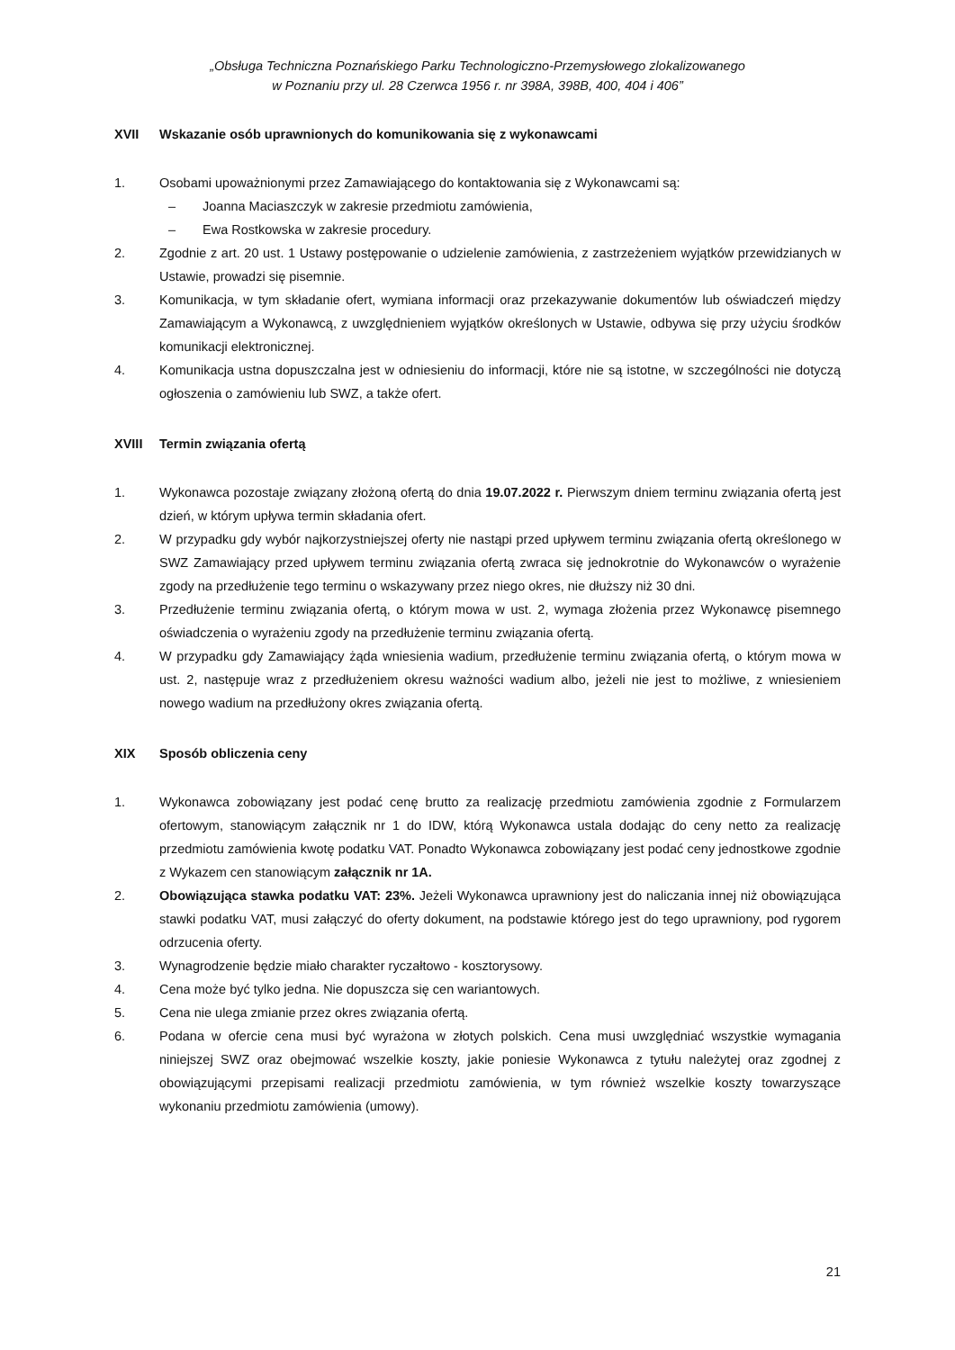„Obsługa Techniczna Poznańskiego Parku Technologiczno-Przemysłowego zlokalizowanego
w Poznaniu przy ul. 28 Czerwca 1956 r. nr 398A, 398B, 400, 404 i 406”
XVII Wskazanie osób uprawnionych do komunikowania się z wykonawcami
1. Osobami upoważnionymi przez Zamawiającego do kontaktowania się z Wykonawcami są:
– Joanna Maciaszczyk w zakresie przedmiotu zamówienia,
– Ewa Rostkowska w zakresie procedury.
2. Zgodnie z art. 20 ust. 1 Ustawy postępowanie o udzielenie zamówienia, z zastrzeżeniem wyjątków przewidzianych w Ustawie, prowadzi się pisemnie.
3. Komunikacja, w tym składanie ofert, wymiana informacji oraz przekazywanie dokumentów lub oświadczeń między Zamawiającym a Wykonawcą, z uwzględnieniem wyjątków określonych w Ustawie, odbywa się przy użyciu środków komunikacji elektronicznej.
4. Komunikacja ustna dopuszczalna jest w odniesieniu do informacji, które nie są istotne, w szczególności nie dotyczą ogłoszenia o zamówieniu lub SWZ, a także ofert.
XVIII Termin związania ofertą
1. Wykonawca pozostaje związany złożoną ofertą do dnia 19.07.2022 r. Pierwszym dniem terminu związania ofertą jest dzień, w którym upływa termin składania ofert.
2. W przypadku gdy wybór najkorzystniejszej oferty nie nastąpi przed upływem terminu związania ofertą określonego w SWZ Zamawiający przed upływem terminu związania ofertą zwraca się jednokrotnie do Wykonawców o wyrażenie zgody na przedłużenie tego terminu o wskazywany przez niego okres, nie dłuższy niż 30 dni.
3. Przedłużenie terminu związania ofertą, o którym mowa w ust. 2, wymaga złożenia przez Wykonawcę pisemnego oświadczenia o wyrażeniu zgody na przedłużenie terminu związania ofertą.
4. W przypadku gdy Zamawiający żąda wniesienia wadium, przedłużenie terminu związania ofertą, o którym mowa w ust. 2, następuje wraz z przedłużeniem okresu ważności wadium albo, jeżeli nie jest to możliwe, z wniesieniem nowego wadium na przedłużony okres związania ofertą.
XIX Sposób obliczenia ceny
1. Wykonawca zobowiązany jest podać cenę brutto za realizację przedmiotu zamówienia zgodnie z Formularzem ofertowym, stanowiącym załącznik nr 1 do IDW, którą Wykonawca ustala dodając do ceny netto za realizację przedmiotu zamówienia kwotę podatku VAT. Ponadto Wykonawca zobowiązany jest podać ceny jednostkowe zgodnie z Wykazem cen stanowiącym załącznik nr 1A.
2. Obowiązująca stawka podatku VAT: 23%. Jeżeli Wykonawca uprawniony jest do naliczania innej niż obowiązująca stawki podatku VAT, musi załączyć do oferty dokument, na podstawie którego jest do tego uprawniony, pod rygorem odrzucenia oferty.
3. Wynagrodzenie będzie miało charakter ryczałtowo - kosztorysowy.
4. Cena może być tylko jedna. Nie dopuszcza się cen wariantowych.
5. Cena nie ulega zmianie przez okres związania ofertą.
6. Podana w ofercie cena musi być wyrażona w złotych polskich. Cena musi uwzględniać wszystkie wymagania niniejszej SWZ oraz obejmować wszelkie koszty, jakie poniesie Wykonawca z tytułu należytej oraz zgodnej z obowiązującymi przepisami realizacji przedmiotu zamówienia, w tym również wszelkie koszty towarzyszące wykonaniu przedmiotu zamówienia (umowy).
21